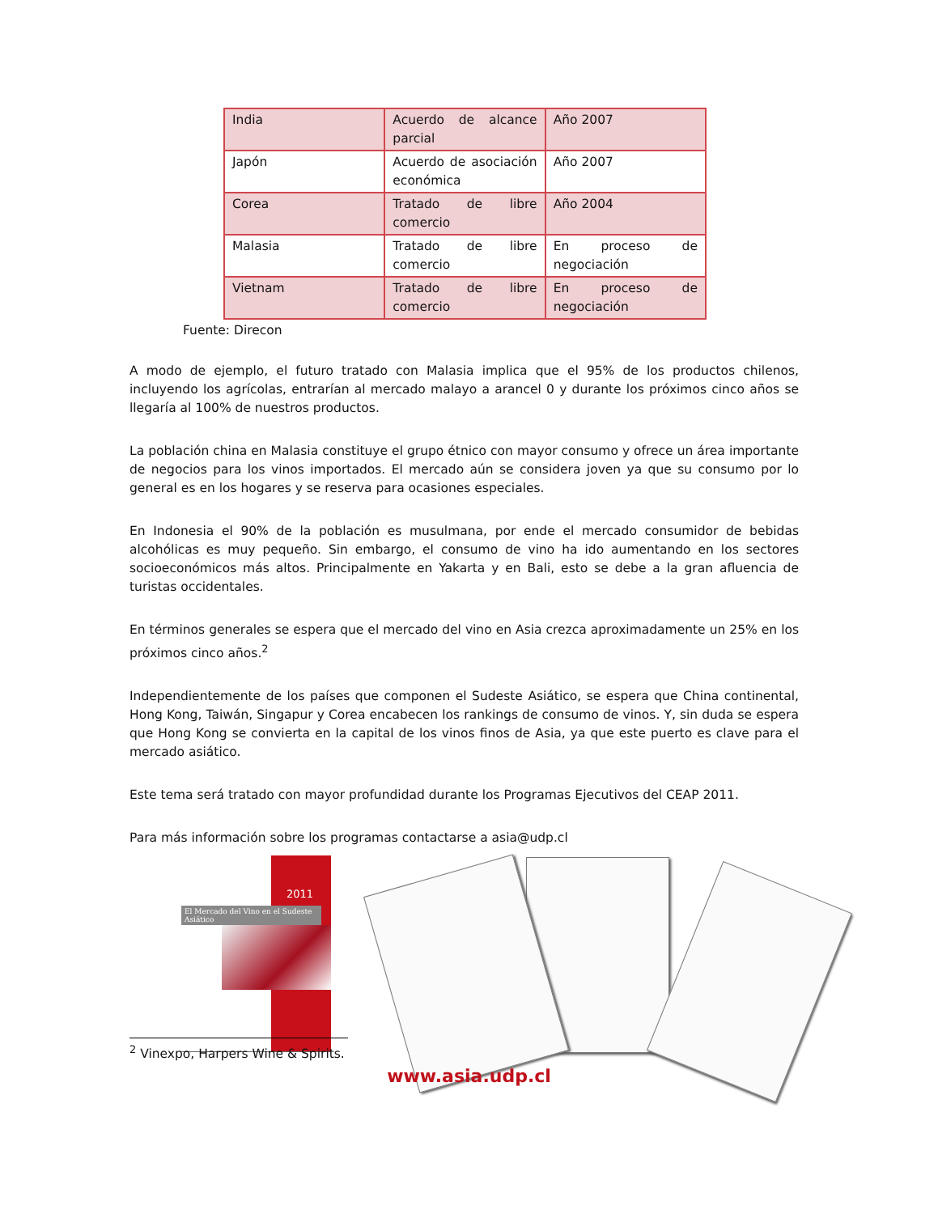| India | Acuerdo de alcance parcial | Año 2007 |
| Japón | Acuerdo de asociación económica | Año 2007 |
| Corea | Tratado de libre comercio | Año 2004 |
| Malasia | Tratado de libre comercio | En proceso de negociación |
| Vietnam | Tratado de libre comercio | En proceso de negociación |
Fuente: Direcon
A modo de ejemplo, el futuro tratado con Malasia implica que el 95% de los productos chilenos, incluyendo los agrícolas, entrarían al mercado malayo a arancel 0 y durante los próximos cinco años se llegaría al 100% de nuestros productos.
La población china en Malasia constituye el grupo étnico con mayor consumo y ofrece un área importante de negocios para los vinos importados. El mercado aún se considera joven ya que su consumo por lo general es en los hogares y se reserva para ocasiones especiales.
En Indonesia el 90% de la población es musulmana, por ende el mercado consumidor de bebidas alcohólicas es muy pequeño. Sin embargo, el consumo de vino ha ido aumentando en los sectores socioeconómicos más altos. Principalmente en Yakarta y en Bali, esto se debe a la gran afluencia de turistas occidentales.
En términos generales se espera que el mercado del vino en Asia crezca aproximadamente un 25% en los próximos cinco años.<sup>2</sup>
Independientemente de los países que componen el Sudeste Asiático, se espera que China continental, Hong Kong, Taiwán, Singapur y Corea encabecen los rankings de consumo de vinos. Y, sin duda se espera que Hong Kong se convierta en la capital de los vinos finos de Asia, ya que este puerto es clave para el mercado asiático.
Este tema será tratado con mayor profundidad durante los Programas Ejecutivos del CEAP 2011.
Para más información sobre los programas contactarse a asia@udp.cl
2011
El Mercado del Vino en el Sudeste Asiático
<sup>2</sup> Vinexpo, Harpers Wine & Spirits.
www.asia.udp.cl